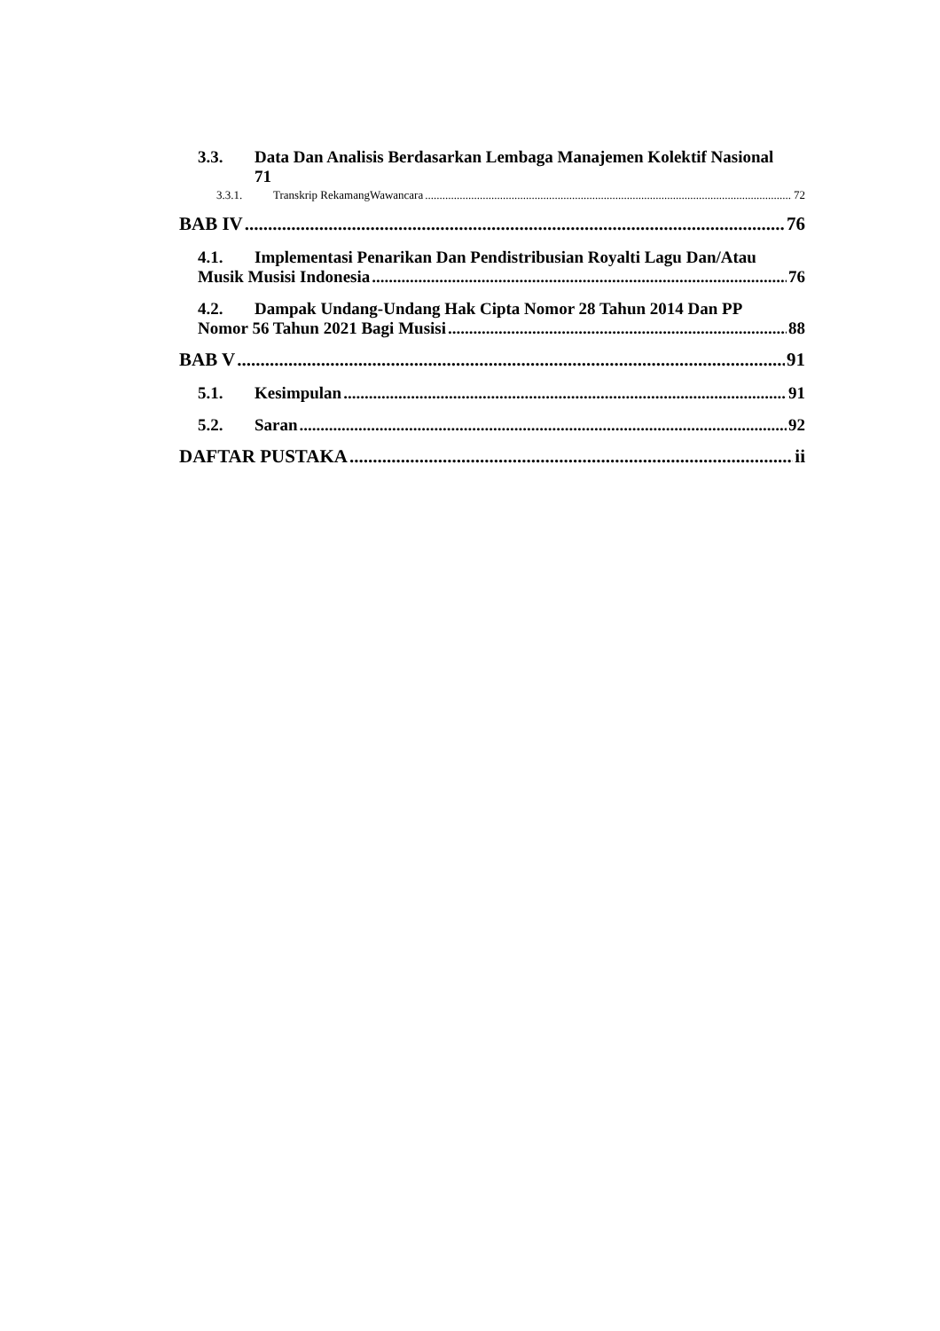3.3. Data Dan Analisis Berdasarkan Lembaga Manajemen Kolektif Nasional
71
3.3.1. Transkrip RekamangWawancara 72
BAB IV 76
4.1. Implementasi Penarikan Dan Pendistribusian Royalti Lagu Dan/Atau
Musik Musisi Indonesia 76
4.2. Dampak Undang-Undang Hak Cipta Nomor 28 Tahun 2014 Dan PP
Nomor 56 Tahun 2021 Bagi Musisi 88
BAB V 91
5.1. Kesimpulan 91
5.2. Saran 92
DAFTAR PUSTAKA ii